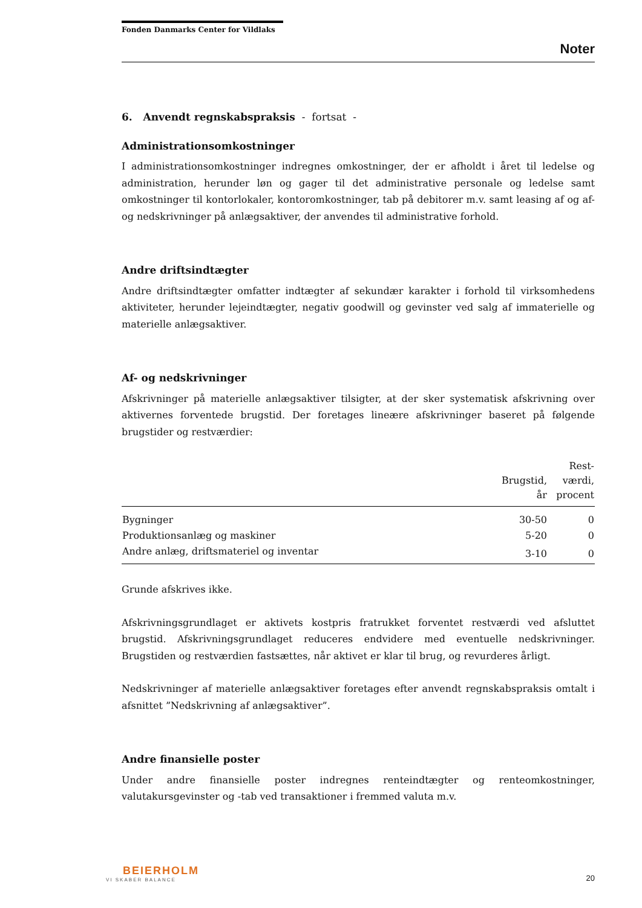Fonden Danmarks Center for Vildlaks
Noter
6. Anvendt regnskabspraksis - fortsat -
Administrationsomkostninger
I administrationsomkostninger indregnes omkostninger, der er afholdt i året til ledelse og administration, herunder løn og gager til det administrative personale og ledelse samt omkostninger til kontorlokaler, kontoromkostninger, tab på debitorer m.v. samt leasing af og af- og nedskrivninger på anlægsaktiver, der anvendes til administrative forhold.
Andre driftsindtægter
Andre driftsindtægter omfatter indtægter af sekundær karakter i forhold til virksomhedens aktiviteter, herunder lejeindtægter, negativ goodwill og gevinster ved salg af immaterielle og materielle anlægsaktiver.
Af- og nedskrivninger
Afskrivninger på materielle anlægsaktiver tilsigter, at der sker systematisk afskrivning over aktivernes forventede brugstid. Der foretages lineære afskrivninger baseret på følgende brugstider og restværdier:
| | Brugstid, år | Rest- værdi, procent |
| --- | --- | --- |
| Bygninger | 30-50 | 0 |
| Produktionsanlæg og maskiner | 5-20 | 0 |
| Andre anlæg, driftsmateriel og inventar | 3-10 | 0 |
Grunde afskrives ikke.
Afskrivningsgrundlaget er aktivets kostpris fratrukket forventet restværdi ved afsluttet brugstid. Afskrivningsgrundlaget reduceres endvidere med eventuelle nedskrivninger. Brugstiden og restværdien fastsættes, når aktivet er klar til brug, og revurderes årligt.
Nedskrivninger af materielle anlægsaktiver foretages efter anvendt regnskabspraksis omtalt i afsnittet ”Nedskrivning af anlægsaktiver”.
Andre finansielle poster
Under andre finansielle poster indregnes renteindtægter og renteomkostninger, valutakursgevinster og -tab ved transaktioner i fremmed valuta m.v.
BEIERHOLM
VI SKABER BALANCE
20